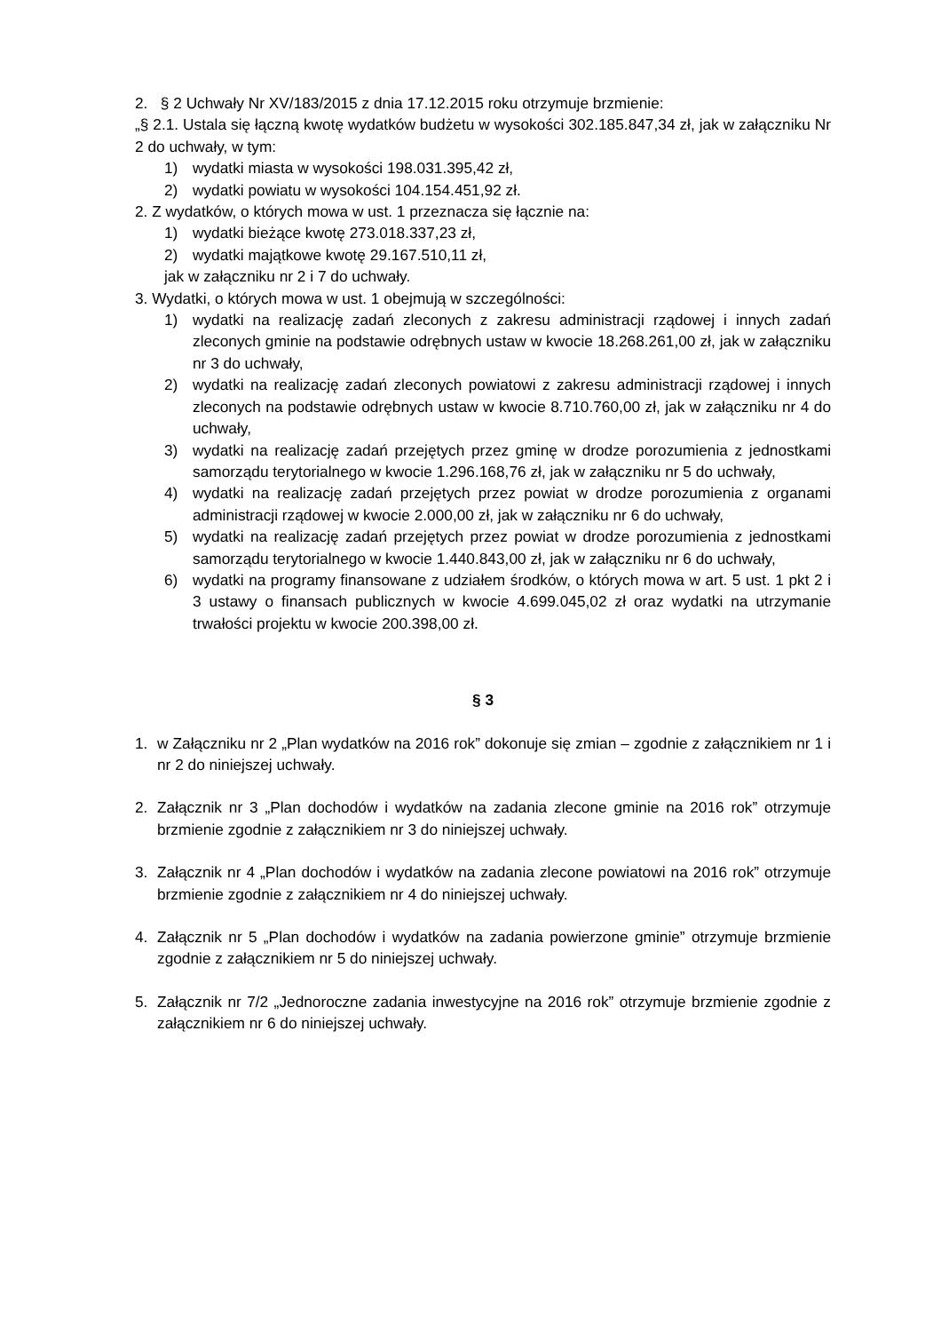2. § 2 Uchwały Nr XV/183/2015 z dnia 17.12.2015 roku otrzymuje brzmienie:
„§ 2.1. Ustala się łączną kwotę wydatków budżetu w wysokości 302.185.847,34 zł, jak w załączniku Nr 2 do uchwały, w tym:
1) wydatki miasta w wysokości 198.031.395,42 zł,
2) wydatki powiatu w wysokości 104.154.451,92 zł.
2. Z wydatków, o których mowa w ust. 1 przeznacza się łącznie na:
1) wydatki bieżące kwotę 273.018.337,23 zł,
2) wydatki majątkowe kwotę 29.167.510,11 zł,
jak w załączniku nr 2 i 7 do uchwały.
3. Wydatki, o których mowa w ust. 1 obejmują w szczególności:
1) wydatki na realizację zadań zleconych z zakresu administracji rządowej i innych zadań zleconych gminie na podstawie odrębnych ustaw w kwocie 18.268.261,00 zł, jak w załączniku nr 3 do uchwały,
2) wydatki na realizację zadań zleconych powiatowi z zakresu administracji rządowej i innych zleconych na podstawie odrębnych ustaw w kwocie 8.710.760,00 zł, jak w załączniku nr 4 do uchwały,
3) wydatki na realizację zadań przejętych przez gminę w drodze porozumienia z jednostkami samorządu terytorialnego w kwocie 1.296.168,76 zł, jak w załączniku nr 5 do uchwały,
4) wydatki na realizację zadań przejętych przez powiat w drodze porozumienia z organami administracji rządowej w kwocie 2.000,00 zł, jak w załączniku nr 6 do uchwały,
5) wydatki na realizację zadań przejętych przez powiat w drodze porozumienia z jednostkami samorządu terytorialnego w kwocie 1.440.843,00 zł, jak w załączniku nr 6 do uchwały,
6) wydatki na programy finansowane z udziałem środków, o których mowa w art. 5 ust. 1 pkt 2 i 3 ustawy o finansach publicznych w kwocie 4.699.045,02 zł oraz wydatki na utrzymanie trwałości projektu w kwocie 200.398,00 zł.
§ 3
1. w Załączniku nr 2 „Plan wydatków na 2016 rok” dokonuje się zmian – zgodnie z załącznikiem nr 1 i nr 2 do niniejszej uchwały.
2. Załącznik nr 3 „Plan dochodów i wydatków na zadania zlecone gminie na 2016 rok” otrzymuje brzmienie zgodnie z załącznikiem nr 3 do niniejszej uchwały.
3. Załącznik nr 4 „Plan dochodów i wydatków na zadania zlecone powiatowi na 2016 rok” otrzymuje brzmienie zgodnie z załącznikiem nr 4 do niniejszej uchwały.
4. Załącznik nr 5 „Plan dochodów i wydatków na zadania powierzone gminie” otrzymuje brzmienie zgodnie z załącznikiem nr 5 do niniejszej uchwały.
5. Załącznik nr 7/2 „Jednoroczne zadania inwestycyjne na 2016 rok” otrzymuje brzmienie zgodnie z załącznikiem nr 6 do niniejszej uchwały.